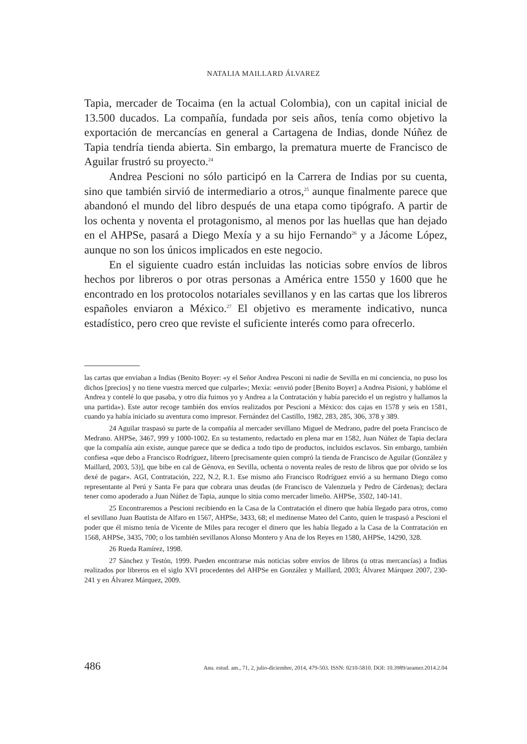NATALIA MAILLARD ÁLVAREZ
Tapia, mercader de Tocaima (en la actual Colombia), con un capital inicial de 13.500 ducados. La compañía, fundada por seis años, tenía como objetivo la exportación de mercancías en general a Cartagena de Indias, donde Núñez de Tapia tendría tienda abierta. Sin embargo, la prematura muerte de Francisco de Aguilar frustró su proyecto.<sup>24</sup>
Andrea Pescioni no sólo participó en la Carrera de Indias por su cuenta, sino que también sirvió de intermediario a otros,<sup>25</sup> aunque finalmente parece que abandonó el mundo del libro después de una etapa como tipógrafo. A partir de los ochenta y noventa el protagonismo, al menos por las huellas que han dejado en el AHPSe, pasará a Diego Mexía y a su hijo Fernando<sup>26</sup> y a Jácome López, aunque no son los únicos implicados en este negocio.
En el siguiente cuadro están incluidas las noticias sobre envíos de libros hechos por libreros o por otras personas a América entre 1550 y 1600 que he encontrado en los protocolos notariales sevillanos y en las cartas que los libreros españoles enviaron a México.<sup>27</sup> El objetivo es meramente indicativo, nunca estadístico, pero creo que reviste el suficiente interés como para ofrecerlo.
las cartas que enviaban a Indias (Benito Boyer: «y el Señor Andrea Pesconi ni nadie de Sevilla en mi conciencia, no puso los dichos [precios] y no tiene vuestra merced que culparle»; Mexía: «envió poder [Benito Boyer] a Andrea Pisioni, y hablóme el Andrea y contelé lo que pasaba, y otro día fuimos yo y Andrea a la Contratación y había parecido el un registro y hallamos la una partida»). Este autor recoge también dos envíos realizados por Pescioni a México: dos cajas en 1578 y seis en 1581, cuando ya había iniciado su aventura como impresor. Fernández del Castillo, 1982, 283, 285, 306, 378 y 389.
24 Aguilar traspasó su parte de la compañía al mercader sevillano Miguel de Medrano, padre del poeta Francisco de Medrano. AHPSe, 3467, 999 y 1000-1002. En su testamento, redactado en plena mar en 1582, Juan Núñez de Tapia declara que la compañía aún existe, aunque parece que se dedica a todo tipo de productos, incluidos esclavos. Sin embargo, también confiesa «que debo a Francisco Rodríguez, librero [precisamente quien compró la tienda de Francisco de Aguilar (González y Maillard, 2003, 53)], que bibe en cal de Génova, en Sevilla, ochenta o noventa reales de resto de libros que por olvido se los dexé de pagar». AGI, Contratación, 222, N.2, R.1. Ese mismo año Francisco Rodríguez envió a su hermano Diego como representante al Perú y Santa Fe para que cobrara unas deudas (de Francisco de Valenzuela y Pedro de Cárdenas); declara tener como apoderado a Juan Núñez de Tapia, aunque lo sitúa como mercader limeño. AHPSe, 3502, 140-141.
25 Encontraremos a Pescioni recibiendo en la Casa de la Contratación el dinero que había llegado para otros, como el sevillano Juan Bautista de Alfaro en 1567, AHPSe, 3433, 68; el medinense Mateo del Canto, quien le traspasó a Pescioni el poder que él mismo tenía de Vicente de Miles para recoger el dinero que les había llegado a la Casa de la Contratación en 1568, AHPSe, 3435, 700; o los también sevillanos Alonso Montero y Ana de los Reyes en 1580, AHPSe, 14290, 328.
26 Rueda Ramírez, 1998.
27 Sánchez y Testón, 1999. Pueden encontrarse más noticias sobre envíos de libros (u otras mercancías) a Indias realizados por libreros en el siglo XVI procedentes del AHPSe en González y Maillard, 2003; Álvarez Márquez 2007, 230-241 y en Álvarez Márquez, 2009.
486 Anu. estud. am., 71, 2, julio-diciembre, 2014, 479-503. ISSN: 0210-5810. DOI: 10.3989/aeamer.2014.2.04